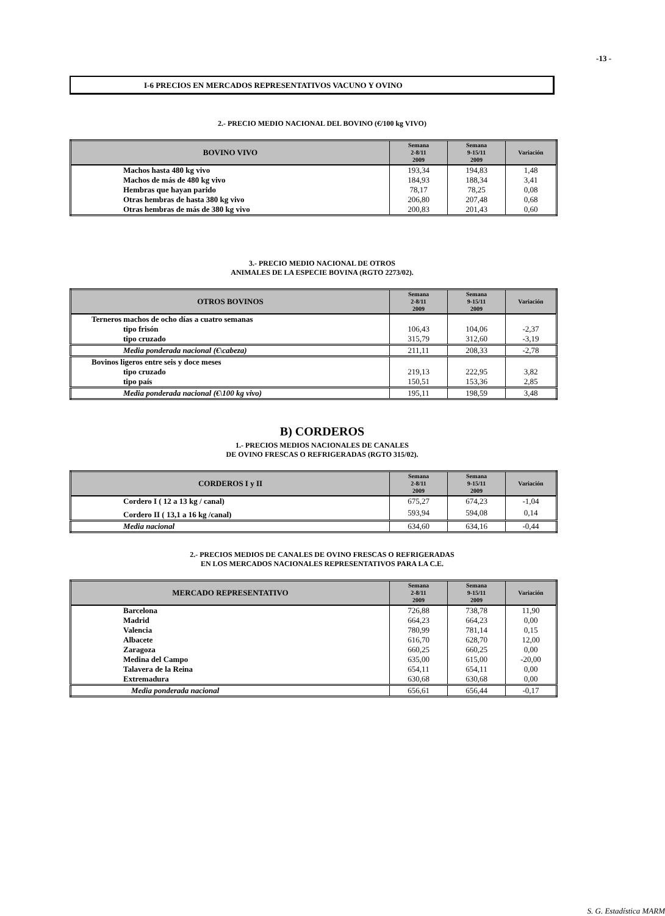-13 -
I-6 PRECIOS EN MERCADOS REPRESENTATIVOS VACUNO Y OVINO
2.- PRECIO MEDIO NACIONAL DEL BOVINO (€/100 kg VIVO)
| BOVINO VIVO | Semana 2-8/11 2009 | Semana 9-15/11 2009 | Variación |
| --- | --- | --- | --- |
| Machos hasta 480 kg vivo | 193,34 | 194,83 | 1,48 |
| Machos de más de 480 kg vivo | 184,93 | 188,34 | 3,41 |
| Hembras que hayan parido | 78,17 | 78,25 | 0,08 |
| Otras hembras de hasta 380 kg vivo | 206,80 | 207,48 | 0,68 |
| Otras hembras de más de 380 kg vivo | 200,83 | 201,43 | 0,60 |
3.- PRECIO MEDIO NACIONAL DE OTROS
ANIMALES DE LA ESPECIE BOVINA (RGTO 2273/02).
| OTROS BOVINOS | Semana 2-8/11 2009 | Semana 9-15/11 2009 | Variación |
| --- | --- | --- | --- |
| Terneros machos de ocho días a cuatro semanas | | | |
| tipo frisón | 106,43 | 104,06 | -2,37 |
| tipo cruzado | 315,79 | 312,60 | -3,19 |
| Media ponderada nacional (€\cabeza) | 211,11 | 208,33 | -2,78 |
| Bovinos ligeros entre seis y doce meses | | | |
| tipo cruzado | 219,13 | 222,95 | 3,82 |
| tipo país | 150,51 | 153,36 | 2,85 |
| Media ponderada nacional (€\100 kg vivo) | 195,11 | 198,59 | 3,48 |
B) CORDEROS
1.- PRECIOS MEDIOS NACIONALES DE CANALES
DE OVINO FRESCAS O REFRIGERADAS (RGTO 315/02).
| CORDEROS I y II | Semana 2-8/11 2009 | Semana 9-15/11 2009 | Variación |
| --- | --- | --- | --- |
| Cordero I ( 12 a 13 kg / canal) | 675,27 | 674,23 | -1,04 |
| Cordero II ( 13,1 a 16 kg /canal) | 593,94 | 594,08 | 0,14 |
| Media nacional | 634,60 | 634,16 | -0,44 |
2.- PRECIOS MEDIOS DE CANALES DE OVINO FRESCAS O REFRIGERADAS
EN LOS MERCADOS NACIONALES REPRESENTATIVOS PARA LA C.E.
| MERCADO REPRESENTATIVO | Semana 2-8/11 2009 | Semana 9-15/11 2009 | Variación |
| --- | --- | --- | --- |
| Barcelona | 726,88 | 738,78 | 11,90 |
| Madrid | 664,23 | 664,23 | 0,00 |
| Valencia | 780,99 | 781,14 | 0,15 |
| Albacete | 616,70 | 628,70 | 12,00 |
| Zaragoza | 660,25 | 660,25 | 0,00 |
| Medina del Campo | 635,00 | 615,00 | -20,00 |
| Talavera de la Reina | 654,11 | 654,11 | 0,00 |
| Extremadura | 630,68 | 630,68 | 0,00 |
| Media ponderada nacional | 656,61 | 656,44 | -0,17 |
S. G. Estadística MARM